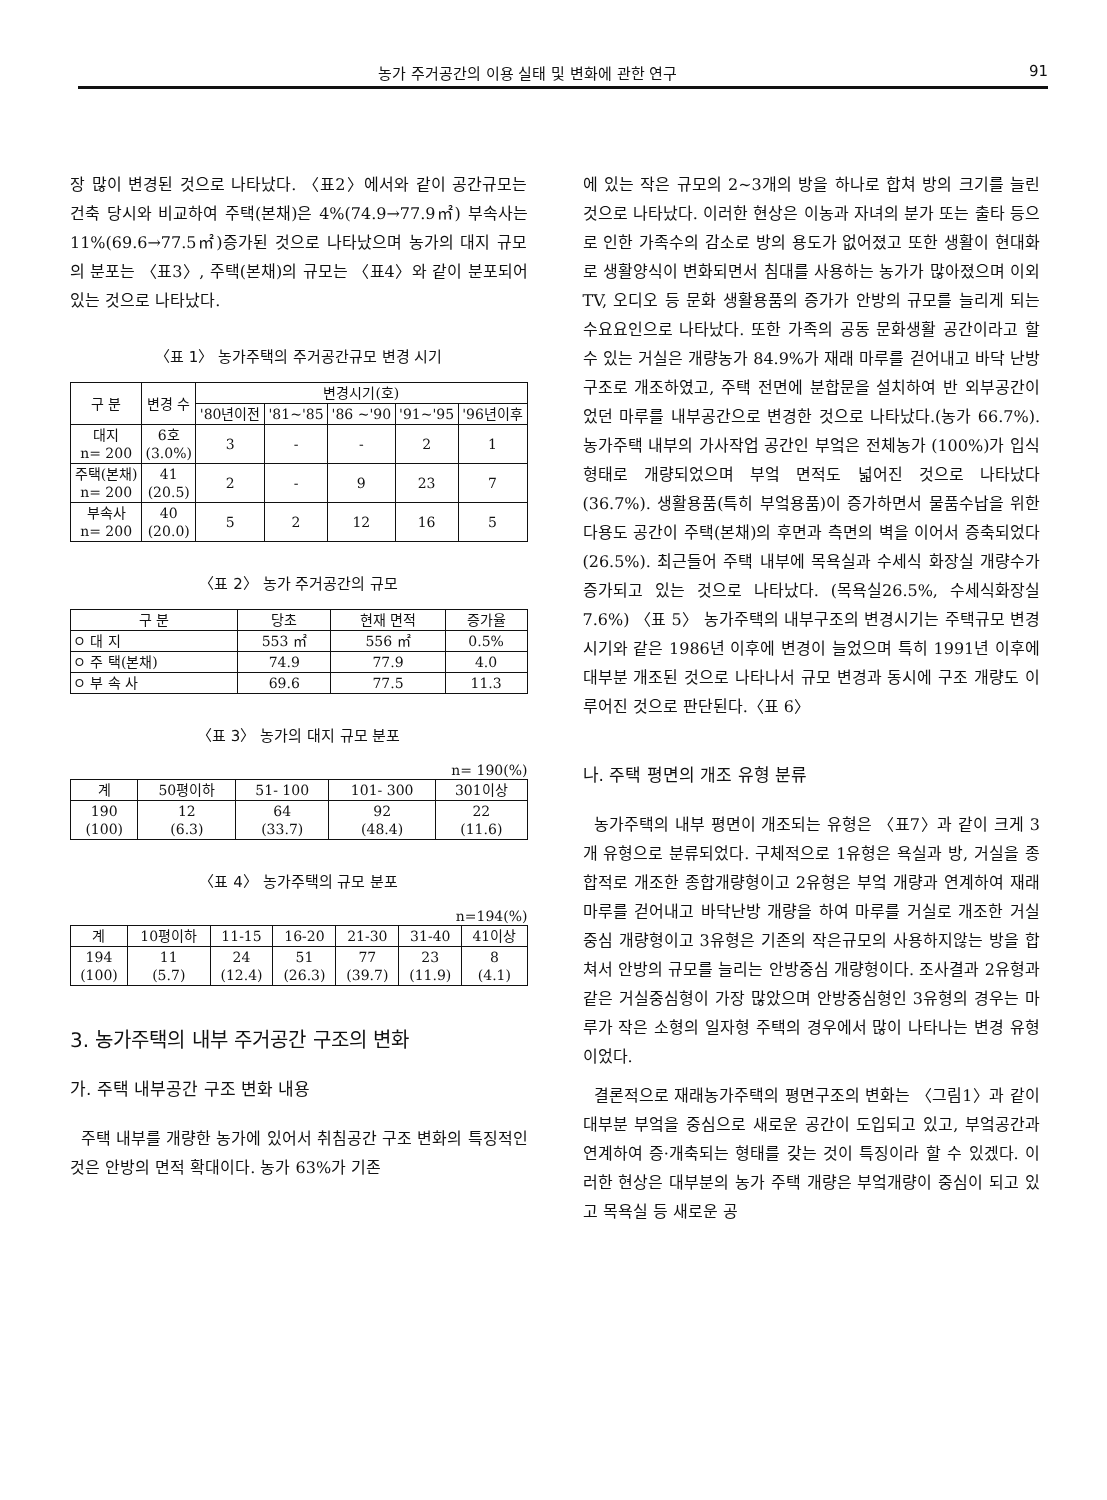농가 주거공간의 이용 실태 및 변화에 관한 연구 91
장 많이 변경된 것으로 나타났다. 〈표2〉에서와 같이 공간규모는 건축 당시와 비교하여 주택(본채)은 4%(74.9→77.9㎡) 부속사는 11%(69.6→77.5㎡)증가된 것으로 나타났으며 농가의 대지 규모의 분포는 〈표3〉, 주택(본채)의 규모는 〈표4〉와 같이 분포되어있는 것으로 나타났다.
〈표 1〉 농가주택의 주거공간규모 변경 시기
| 구 분 | 변경 수 | 변경시기(호) | | | | |
| --- | --- | --- | --- | --- | --- | --- |
| | | '80년이전 | '81~'85 | '86 ~'90 | '91~'95 | '96년이후 |
| 대지 n= 200 | 6호 (3.0%) | 3 | - | - | 2 | 1 |
| 주택(본채) n= 200 | 41 (20.5) | 2 | - | 9 | 23 | 7 |
| 부속사 n= 200 | 40 (20.0) | 5 | 2 | 12 | 16 | 5 |
〈표 2〉 농가 주거공간의 규모
| 구 분 | 당초 | 현재 면적 | 증가율 |
| --- | --- | --- | --- |
| ㅇ 대 지 | 553 ㎡ | 556 ㎡ | 0.5% |
| ㅇ 주 택(본채) | 74.9 | 77.9 | 4.0 |
| ㅇ 부 속 사 | 69.6 | 77.5 | 11.3 |
〈표 3〉 농가의 대지 규모 분포
n= 190(%)
| 계 | 50평이하 | 51- 100 | 101- 300 | 301이상 |
| --- | --- | --- | --- | --- |
| 190 (100) | 12 (6.3) | 64 (33.7) | 92 (48.4) | 22 (11.6) |
〈표 4〉 농가주택의 규모 분포
n=194(%)
| 계 | 10평이하 | 11-15 | 16-20 | 21-30 | 31-40 | 41이상 |
| --- | --- | --- | --- | --- | --- | --- |
| 194 (100) | 11 (5.7) | 24 (12.4) | 51 (26.3) | 77 (39.7) | 23 (11.9) | 8 (4.1) |
3. 농가주택의 내부 주거공간 구조의 변화
가. 주택 내부공간 구조 변화 내용
주택 내부를 개량한 농가에 있어서 취침공간 구조 변화의 특징적인 것은 안방의 면적 확대이다. 농가 63%가 기존
에 있는 작은 규모의 2~3개의 방을 하나로 합쳐 방의 크기를 늘린 것으로 나타났다. 이러한 현상은 이농과 자녀의 분가 또는 출타 등으로 인한 가족수의 감소로 방의 용도가 없어졌고 또한 생활이 현대화로 생활양식이 변화되면서 침대를 사용하는 농가가 많아졌으며 이외 TV, 오디오 등 문화 생활용품의 증가가 안방의 규모를 늘리게 되는 수요요인으로 나타났다. 또한 가족의 공동 문화생활 공간이라고 할 수 있는 거실은 개량농가 84.9%가 재래 마루를 걷어내고 바닥 난방구조로 개조하였고, 주택 전면에 분합문을 설치하여 반 외부공간이었던 마루를 내부공간으로 변경한 것으로 나타났다.(농가 66.7%). 농가주택 내부의 가사작업 공간인 부엌은 전체농가 (100%)가 입식 형태로 개량되었으며 부엌 면적도 넓어진 것으로 나타났다(36.7%). 생활용품(특히 부엌용품)이 증가하면서 물품수납을 위한 다용도 공간이 주택(본채)의 후면과 측면의 벽을 이어서 증축되었다(26.5%). 최근들어 주택 내부에 목욕실과 수세식 화장실 개량수가 증가되고 있는 것으로 나타났다. (목욕실26.5%, 수세식화장실7.6%) 〈표 5〉 농가주택의 내부구조의 변경시기는 주택규모 변경시기와 같은 1986년 이후에 변경이 늘었으며 특히 1991년 이후에 대부분 개조된 것으로 나타나서 규모 변경과 동시에 구조 개량도 이루어진 것으로 판단된다.〈표 6〉
나. 주택 평면의 개조 유형 분류
농가주택의 내부 평면이 개조되는 유형은 〈표7〉과 같이 크게 3개 유형으로 분류되었다. 구체적으로 1유형은 욕실과 방, 거실을 종합적로 개조한 종합개량형이고 2유형은 부엌 개량과 연계하여 재래 마루를 걷어내고 바닥난방 개량을 하여 마루를 거실로 개조한 거실중심 개량형이고 3유형은 기존의 작은규모의 사용하지않는 방을 합쳐서 안방의 규모를 늘리는 안방중심 개량형이다. 조사결과 2유형과 같은 거실중심형이 가장 많았으며 안방중심형인 3유형의 경우는 마루가 작은 소형의 일자형 주택의 경우에서 많이 나타나는 변경 유형이었다.
결론적으로 재래농가주택의 평면구조의 변화는 〈그림1〉과 같이 대부분 부엌을 중심으로 새로운 공간이 도입되고 있고, 부엌공간과 연계하여 증·개축되는 형태를 갖는 것이 특징이라 할 수 있겠다. 이러한 현상은 대부분의 농가 주택 개량은 부엌개량이 중심이 되고 있고 목욕실 등 새로운 공